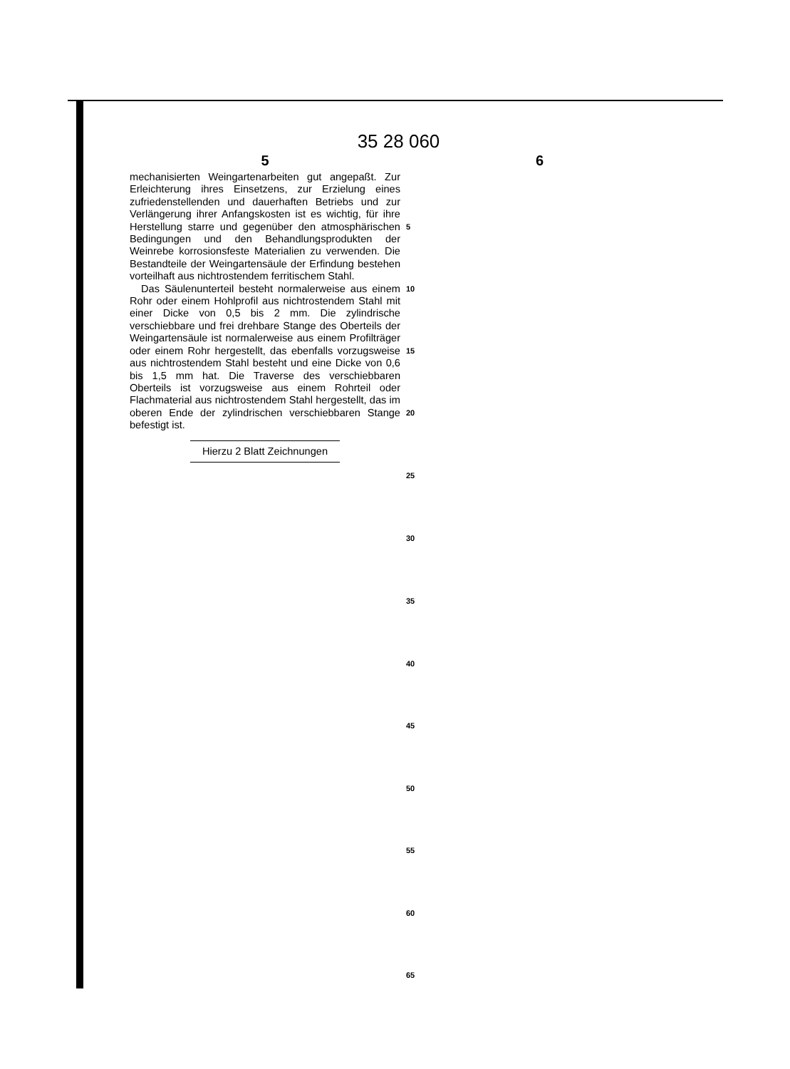35 28 060
5 6
mechanisierten Weingartenarbeiten gut angepaßt. Zur Erleichterung ihres Einsetzens, zur Erzielung eines zufriedenstellenden und dauerhaften Betriebs und zur Verlängerung ihrer Anfangskosten ist es wichtig, für ihre Herstellung starre und gegenüber den atmosphärischen Bedingungen und den Behandlungsprodukten der Weinrebe korrosionsfeste Materialien zu verwenden. Die Bestandteile der Weingartensäule der Erfindung bestehen vorteilhaft aus nichtrostendem ferritischem Stahl.
Das Säulenunterteil besteht normalerweise aus einem Rohr oder einem Hohlprofil aus nichtrostendem Stahl mit einer Dicke von 0,5 bis 2 mm. Die zylindrische verschiebbare und frei drehbare Stange des Oberteils der Weingartensäule ist normalerweise aus einem Profilträger oder einem Rohr hergestellt, das ebenfalls vorzugsweise aus nichtrostendem Stahl besteht und eine Dicke von 0,6 bis 1,5 mm hat. Die Traverse des verschiebbaren Oberteils ist vorzugsweise aus einem Rohrteil oder Flachmaterial aus nichtrostendem Stahl hergestellt, das im oberen Ende der zylindrischen verschiebbaren Stange befestigt ist.
Hierzu 2 Blatt Zeichnungen
5
10
15
20
25
30
35
40
45
50
55
60
65